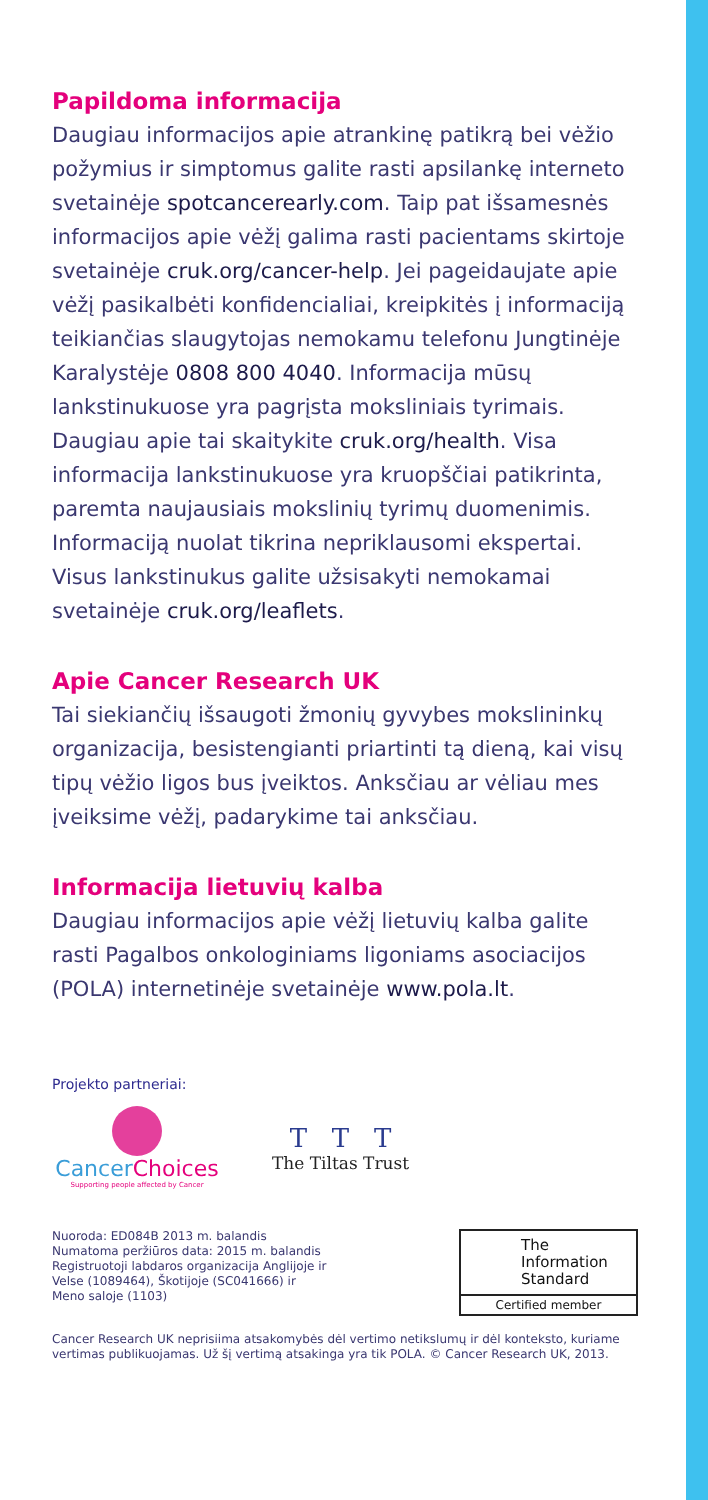Papildoma informacija
Daugiau informacijos apie atrankinę patikrą bei vėžio požymius ir simptomus galite rasti apsilankę interneto svetainėje spotcancerearly.com. Taip pat išsamesnės informacijos apie vėžį galima rasti pacientams skirtoje svetainėje cruk.org/cancer-help. Jei pageidaujate apie vėžį pasikalbėti konfidencialiai, kreipkitės į informaciją teikiančias slaugytojas nemokamu telefonu Jungtinėje Karalystėje 0808 800 4040. Informacija mūsų lankstinukuose yra pagrįsta moksliniais tyrimais. Daugiau apie tai skaitykite cruk.org/health. Visa informacija lankstinukuose yra kruopščiai patikrinta, paremta naujausiais mokslinių tyrimų duomenimis. Informaciją nuolat tikrina nepriklausomi ekspertai. Visus lankstinukus galite užsisakyti nemokamai svetainėje cruk.org/leaflets.
Apie Cancer Research UK
Tai siekiančių išsaugoti žmonių gyvybes mokslininkų organizacija, besistengianti priartinti tą dieną, kai visų tipų vėžio ligos bus įveiktos. Anksčiau ar vėliau mes įveiksime vėžį, padarykime tai anksčiau.
Informacija lietuvių kalba
Daugiau informacijos apie vėžį lietuvių kalba galite rasti Pagalbos onkologiniams ligoniams asociacijos (POLA) internetinėje svetainėje www.pola.lt.
Projekto partneriai:
CancerChoices
Supporting people affected by Cancer
T T T
The Tiltas Trust
Nuoroda: ED084B 2013 m. balandis
Numatoma peržiūros data: 2015 m. balandis
Registruotoji labdaros organizacija Anglijoje ir
Velse (1089464), Škotijoje (SC041666) ir
Meno saloje (1103)
The
Information
Standard
Certified member
Cancer Research UK neprisiima atsakomybės dėl vertimo netikslumų ir dėl konteksto, kuriame vertimas publikuojamas. Už šį vertimą atsakinga yra tik POLA. © Cancer Research UK, 2013.